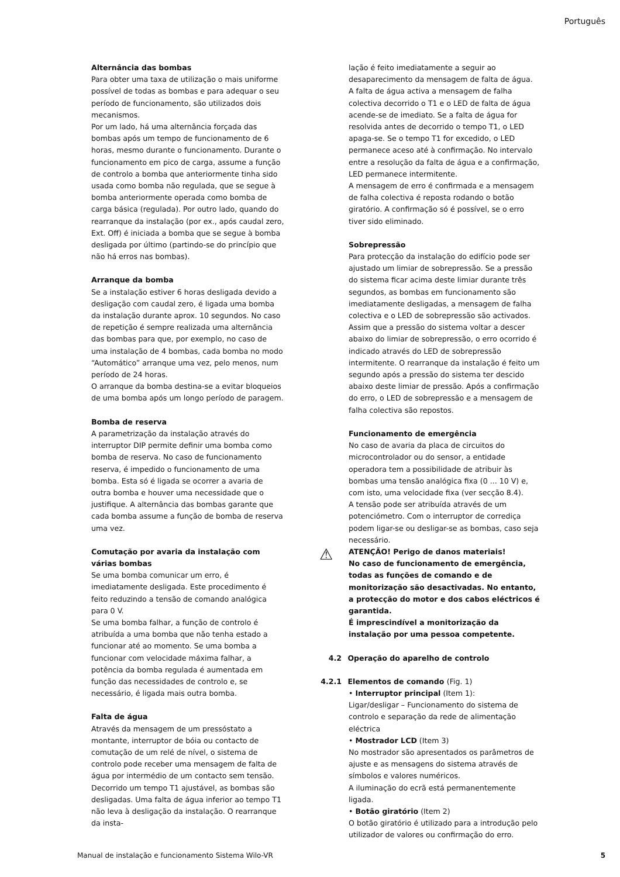Português
Alternância das bombas
Para obter uma taxa de utilização o mais uniforme possível de todas as bombas e para adequar o seu período de funcionamento, são utilizados dois mecanismos.
Por um lado, há uma alternância forçada das bombas após um tempo de funcionamento de 6 horas, mesmo durante o funcionamento. Durante o funcionamento em pico de carga, assume a função de controlo a bomba que anteriormente tinha sido usada como bomba não regulada, que se segue à bomba anteriormente operada como bomba de carga básica (regulada). Por outro lado, quando do rearranque da instalação (por ex., após caudal zero, Ext. Off) é iniciada a bomba que se segue à bomba desligada por último (partindo-se do princípio que não há erros nas bombas).
Arranque da bomba
Se a instalação estiver 6 horas desligada devido a desligação com caudal zero, é ligada uma bomba da instalação durante aprox. 10 segundos. No caso de repetição é sempre realizada uma alternância das bombas para que, por exemplo, no caso de uma instalação de 4 bombas, cada bomba no modo “Automático” arranque uma vez, pelo menos, num período de 24 horas.
O arranque da bomba destina-se a evitar bloqueios de uma bomba após um longo período de paragem.
Bomba de reserva
A parametrização da instalação através do interruptor DIP permite definir uma bomba como bomba de reserva. No caso de funcionamento reserva, é impedido o funcionamento de uma bomba. Esta só é ligada se ocorrer a avaria de outra bomba e houver uma necessidade que o justifique. A alternância das bombas garante que cada bomba assume a função de bomba de reserva uma vez.
Comutação por avaria da instalação com várias bombas
Se uma bomba comunicar um erro, é imediatamente desligada. Este procedimento é feito reduzindo a tensão de comando analógica para 0 V.
Se uma bomba falhar, a função de controlo é atribuída a uma bomba que não tenha estado a funcionar até ao momento. Se uma bomba a funcionar com velocidade máxima falhar, a potência da bomba regulada é aumentada em função das necessidades de controlo e, se necessário, é ligada mais outra bomba.
Falta de água
Através da mensagem de um pressóstato a montante, interruptor de bóia ou contacto de comutação de um relé de nível, o sistema de controlo pode receber uma mensagem de falta de água por intermédio de um contacto sem tensão. Decorrido um tempo T1 ajustável, as bombas são desligadas. Uma falta de água inferior ao tempo T1 não leva à desligação da instalação. O rearranque da insta-
lação é feito imediatamente a seguir ao desaparecimento da mensagem de falta de água.
A falta de água activa a mensagem de falha colectiva decorrido o T1 e o LED de falta de água acende-se de imediato. Se a falta de água for resolvida antes de decorrido o tempo T1, o LED apaga-se. Se o tempo T1 for excedido, o LED permanece aceso até à confirmação. No intervalo entre a resolução da falta de água e a confirmação, LED permanece intermitente.
A mensagem de erro é confirmada e a mensagem de falha colectiva é reposta rodando o botão giratório. A confirmação só é possível, se o erro tiver sido eliminado.
Sobrepressão
Para protecção da instalação do edifício pode ser ajustado um limiar de sobrepressão. Se a pressão do sistema ficar acima deste limiar durante três segundos, as bombas em funcionamento são imediatamente desligadas, a mensagem de falha colectiva e o LED de sobrepressão são activados.
Assim que a pressão do sistema voltar a descer abaixo do limiar de sobrepressão, o erro ocorrido é indicado através do LED de sobrepressão intermitente. O rearranque da instalação é feito um segundo após a pressão do sistema ter descido abaixo deste limiar de pressão. Após a confirmação do erro, o LED de sobrepressão e a mensagem de falha colectiva são repostos.
Funcionamento de emergência
No caso de avaria da placa de circuitos do microcontrolador ou do sensor, a entidade operadora tem a possibilidade de atribuir às bombas uma tensão analógica fixa (0 ... 10 V) e, com isto, uma velocidade fixa (ver secção 8.4).
A tensão pode ser atribuída através de um potenciómetro. Com o interruptor de corrediça podem ligar-se ou desligar-se as bombas, caso seja necessário.
⚠ ATENÇÃO! Perigo de danos materiais!
No caso de funcionamento de emergência, todas as funções de comando e de monitorização são desactivadas. No entanto, a protecção do motor e dos cabos eléctricos é garantida.
É imprescindível a monitorização da instalação por uma pessoa competente.
4.2 Operação do aparelho de controlo
4.2.1 Elementos de comando (Fig. 1)
• Interruptor principal (Item 1):
Ligar/desligar – Funcionamento do sistema de controlo e separação da rede de alimentação eléctrica
• Mostrador LCD (Item 3)
No mostrador são apresentados os parâmetros de ajuste e as mensagens do sistema através de símbolos e valores numéricos.
A iluminação do ecrã está permanentemente ligada.
• Botão giratório (Item 2)
O botão giratório é utilizado para a introdução pelo utilizador de valores ou confirmação do erro.
Manual de instalação e funcionamento Sistema Wilo-VR 5